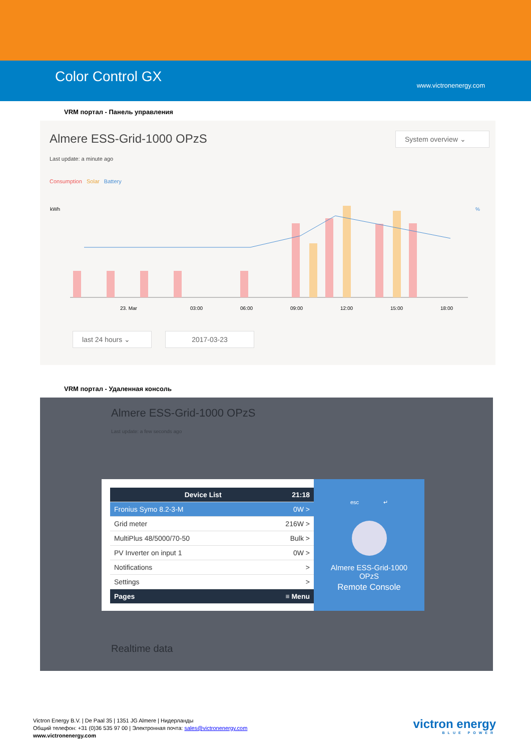Color Control GX
www.victronenergy.com
VRM портал - Панель управления
Almere ESS-Grid-1000 OPzS System overview ⌄
Last update: a minute ago
Consumption Solar Battery
kWh
%
23. Mar
03:00
06:00
09:00
12:00
15:00
18:00
last 24 hours ⌄
2017-03-23
VRM портал - Удаленная консоль
Almere ESS-Grid-1000 OPzS
Last update: a few seconds ago
Device List 21:18
Fronius Symo 8.2-3-M 0W >
Grid meter 216W >
MultiPlus 48/5000/70-50 Bulk >
PV Inverter on input 1 0W >
Notifications >
Settings >
Pages ≡ Menu
esc ↵
Almere ESS-Grid-1000
OPzS
Remote Console
Realtime data
Victron Energy B.V. | De Paal 35 | 1351 JG Almere | Нидерланды
Общий телефон: +31 (0)36 535 97 00 | Электронная почта: sales@victronenergy.com
www.victronenergy.com
victron energy
BLUE POWER